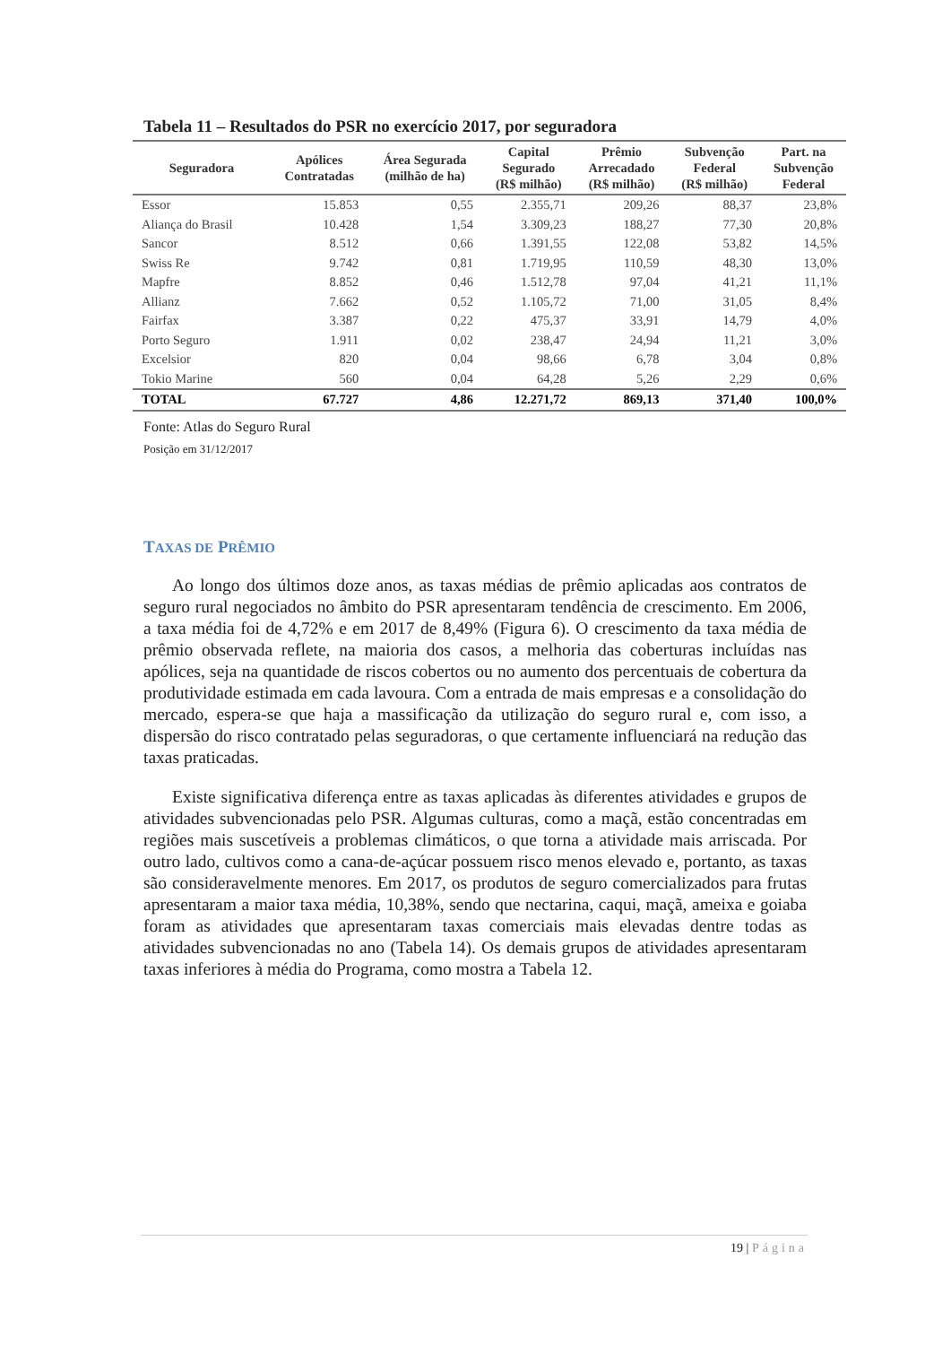Tabela 11 – Resultados do PSR no exercício 2017, por seguradora
| Seguradora | Apólices Contratadas | Área Segurada (milhão de ha) | Capital Segurado (R$ milhão) | Prêmio Arrecadado (R$ milhão) | Subvenção Federal (R$ milhão) | Part. na Subvenção Federal |
| --- | --- | --- | --- | --- | --- | --- |
| Essor | 15.853 | 0,55 | 2.355,71 | 209,26 | 88,37 | 23,8% |
| Aliança do Brasil | 10.428 | 1,54 | 3.309,23 | 188,27 | 77,30 | 20,8% |
| Sancor | 8.512 | 0,66 | 1.391,55 | 122,08 | 53,82 | 14,5% |
| Swiss Re | 9.742 | 0,81 | 1.719,95 | 110,59 | 48,30 | 13,0% |
| Mapfre | 8.852 | 0,46 | 1.512,78 | 97,04 | 41,21 | 11,1% |
| Allianz | 7.662 | 0,52 | 1.105,72 | 71,00 | 31,05 | 8,4% |
| Fairfax | 3.387 | 0,22 | 475,37 | 33,91 | 14,79 | 4,0% |
| Porto Seguro | 1.911 | 0,02 | 238,47 | 24,94 | 11,21 | 3,0% |
| Excelsior | 820 | 0,04 | 98,66 | 6,78 | 3,04 | 0,8% |
| Tokio Marine | 560 | 0,04 | 64,28 | 5,26 | 2,29 | 0,6% |
| TOTAL | 67.727 | 4,86 | 12.271,72 | 869,13 | 371,40 | 100,0% |
Fonte: Atlas do Seguro Rural
Posição em 31/12/2017
TAXAS DE PRÊMIO
Ao longo dos últimos doze anos, as taxas médias de prêmio aplicadas aos contratos de seguro rural negociados no âmbito do PSR apresentaram tendência de crescimento. Em 2006, a taxa média foi de 4,72% e em 2017 de 8,49% (Figura 6). O crescimento da taxa média de prêmio observada reflete, na maioria dos casos, a melhoria das coberturas incluídas nas apólices, seja na quantidade de riscos cobertos ou no aumento dos percentuais de cobertura da produtividade estimada em cada lavoura. Com a entrada de mais empresas e a consolidação do mercado, espera-se que haja a massificação da utilização do seguro rural e, com isso, a dispersão do risco contratado pelas seguradoras, o que certamente influenciará na redução das taxas praticadas.
Existe significativa diferença entre as taxas aplicadas às diferentes atividades e grupos de atividades subvencionadas pelo PSR. Algumas culturas, como a maçã, estão concentradas em regiões mais suscetíveis a problemas climáticos, o que torna a atividade mais arriscada. Por outro lado, cultivos como a cana-de-açúcar possuem risco menos elevado e, portanto, as taxas são consideravelmente menores. Em 2017, os produtos de seguro comercializados para frutas apresentaram a maior taxa média, 10,38%, sendo que nectarina, caqui, maçã, ameixa e goiaba foram as atividades que apresentaram taxas comerciais mais elevadas dentre todas as atividades subvencionadas no ano (Tabela 14). Os demais grupos de atividades apresentaram taxas inferiores à média do Programa, como mostra a Tabela 12.
19 | Página